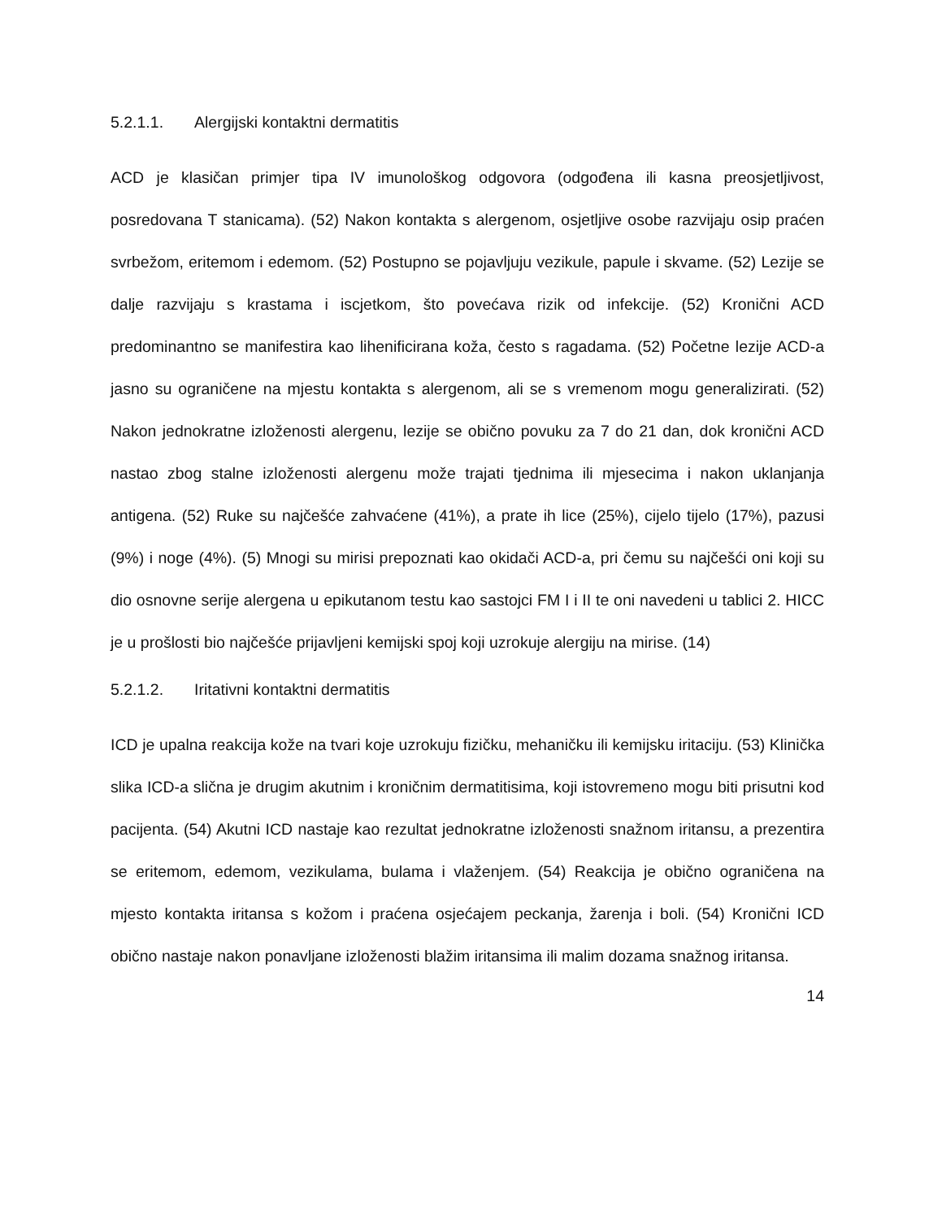5.2.1.1. Alergijski kontaktni dermatitis
ACD je klasičan primjer tipa IV imunološkog odgovora (odgođena ili kasna preosjetljivost, posredovana T stanicama). (52) Nakon kontakta s alergenom, osjetljive osobe razvijaju osip praćen svrbežom, eritemom i edemom. (52) Postupno se pojavljuju vezikule, papule i skvame. (52) Lezije se dalje razvijaju s krastama i iscjetkom, što povećava rizik od infekcije. (52) Kronični ACD predominantno se manifestira kao lihenificirana koža, često s ragadama. (52) Početne lezije ACD-a jasno su ograničene na mjestu kontakta s alergenom, ali se s vremenom mogu generalizirati. (52) Nakon jednokratne izloženosti alergenu, lezije se obično povuku za 7 do 21 dan, dok kronični ACD nastao zbog stalne izloženosti alergenu može trajati tjednima ili mjesecima i nakon uklanjanja antigena. (52) Ruke su najčešće zahvaćene (41%), a prate ih lice (25%), cijelo tijelo (17%), pazusi (9%) i noge (4%). (5) Mnogi su mirisi prepoznati kao okidači ACD-a, pri čemu su najčešći oni koji su dio osnovne serije alergena u epikutanom testu kao sastojci FM I i II te oni navedeni u tablici 2. HICC je u prošlosti bio najčešće prijavljeni kemijski spoj koji uzrokuje alergiju na mirise. (14)
5.2.1.2. Iritativni kontaktni dermatitis
ICD je upalna reakcija kože na tvari koje uzrokuju fizičku, mehaničku ili kemijsku iritaciju. (53) Klinička slika ICD-a slična je drugim akutnim i kroničnim dermatitisima, koji istovremeno mogu biti prisutni kod pacijenta. (54) Akutni ICD nastaje kao rezultat jednokratne izloženosti snažnom iritansu, a prezentira se eritemom, edemom, vezikulama, bulama i vlaženjem. (54) Reakcija je obično ograničena na mjesto kontakta iritansa s kožom i praćena osjećajem peckanja, žarenja i boli. (54) Kronični ICD obično nastaje nakon ponavljane izloženosti blažim iritansima ili malim dozama snažnog iritansa.
14